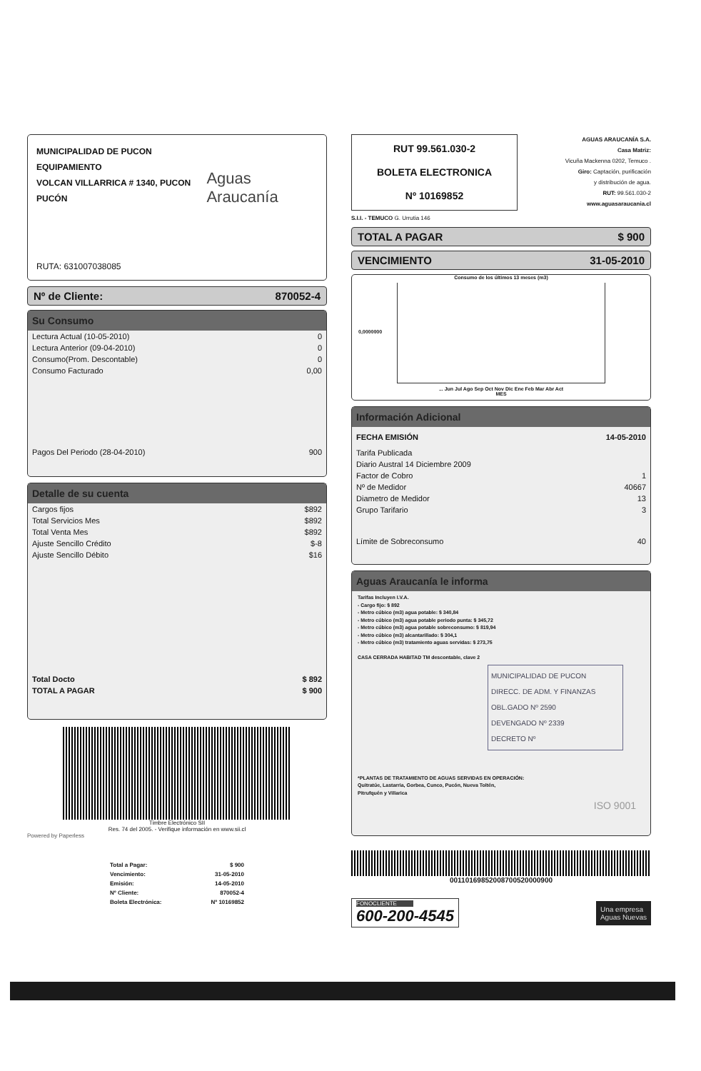MUNICIPALIDAD DE PUCON EQUIPAMIENTO
VOLCAN VILLARRICA # 1340, PUCON
PUCÓN
Aguas Araucanía
RUTA: 631007038085
Nº de Cliente: 870052-4
Su Consumo
| Lectura Actual (10-05-2010) | 0 |
| Lectura Anterior (09-04-2010) | 0 |
| Consumo(Prom. Descontable) | 0 |
| Consumo Facturado | 0,00 |
| Pagos Del Periodo (28-04-2010) | 900 |
Detalle de su cuenta
| Cargos fijos | $892 |
| Total Servicios Mes | $892 |
| Total Venta Mes | $892 |
| Ajuste Sencillo Crédito | $-8 |
| Ajuste Sencillo Débito | $16 |
| Total Docto | $ 892 |
| TOTAL A PAGAR | $ 900 |
Timbre Electrónico SII
Res. 74 del 2005. - Verifique información en www.sii.cl
Powered by Paperless
| Total a Pagar: | $ 900 |
| Vencimiento: | 31-05-2010 |
| Emisión: | 14-05-2010 |
| Nº Cliente: | 870052-4 |
| Boleta Electrónica: | Nº 10169852 |
RUT 99.561.030-2
BOLETA ELECTRONICA
Nº 10169852
S.I.I. - TEMUCO G. Urrutia 146
AGUAS ARAUCANÍA S.A.
Casa Matriz:
Vicuña Mackenna 0202, Temuco .
Giro: Captación, purificación
y distribución de agua.
RUT: 99.561.030-2
www.aguasaraucania.cl
TOTAL A PAGAR $ 900
VENCIMIENTO 31-05-2010
Consumo de los últimos 13 meses (m3)
0,0000000
... Jun Jul Ago Sep Oct Nov Dic Ene Feb Mar Abr Act
MES
Información Adicional
| FECHA EMISIÓN | 14-05-2010 |
| Tarifa Publicada | |
| Diario Austral 14 Diciembre 2009 | |
| Factor de Cobro | 1 |
| Nº de Medidor | 40667 |
| Diametro de Medidor | 13 |
| Grupo Tarifario | 3 |
| Límite de Sobreconsumo | 40 |
Aguas Araucanía le informa
Tarifas Incluyen I.V.A.
- Cargo fijo: $ 892
- Metro cúbico (m3) agua potable: $ 340,84
- Metro cúbico (m3) agua potable periodo punta: $ 345,72
- Metro cúbico (m3) agua potable sobreconsumo: $ 819,94
- Metro cúbico (m3) alcantarillado: $ 304,1
- Metro cúbico (m3) tratamiento aguas servidas: $ 273,75
CASA CERRADA HABITAD TM descontable, clave 2
MUNICIPALIDAD DE PUCON
DIRECC. DE ADM. Y FINANZAS
OBL.GADO Nº 2590
DEVENGADO Nº 2339
DECRETO Nº
*PLANTAS DE TRATAMIENTO DE AGUAS SERVIDAS EN OPERACIÓN:
Quitratúe, Lastarria, Gorbea, Cunco, Pucón, Nueva Toltén,
Pitrufquén y Villarica
ISO 9001
00110169852008700520000900
FONOCLIENTE
600-200-4545
Una empresa
Aguas Nuevas